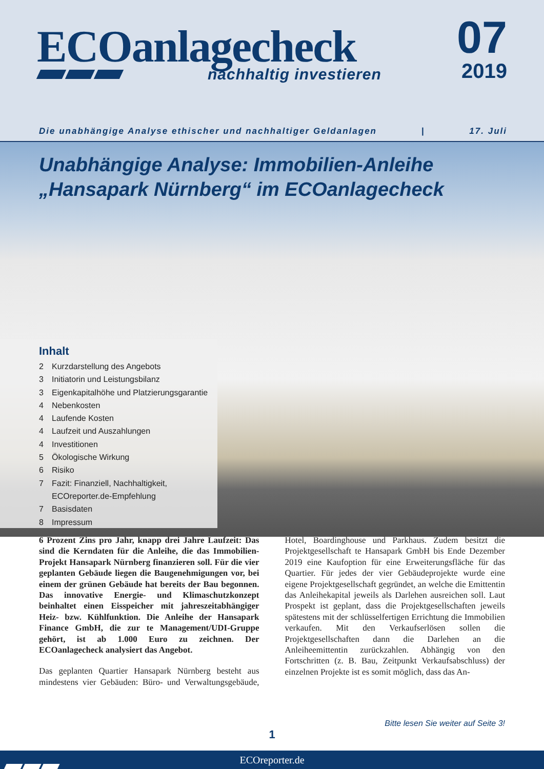ECOanlagecheck
nachhaltig investieren
07
2019
Die unabhängige Analyse ethischer und nachhaltiger Geldanlagen | 17. Juli
Unabhängige Analyse: Immobilien-Anleihe
„Hansapark Nürnberg“ im ECOanlagecheck
Inhalt
2 Kurzdarstellung des Angebots
3 Initiatorin und Leistungsbilanz
3 Eigenkapitalhöhe und Platzierungsgarantie
4 Nebenkosten
4 Laufende Kosten
4 Laufzeit und Auszahlungen
4 Investitionen
5 Ökologische Wirkung
6 Risiko
7 Fazit: Finanziell, Nachhaltigkeit,
ECOreporter.de-Empfehlung
7 Basisdaten
8 Impressum
6 Prozent Zins pro Jahr, knapp drei Jahre Laufzeit: Das sind die Kerndaten für die Anleihe, die das Immobilien-Projekt Hansapark Nürnberg finanzieren soll. Für die vier geplanten Gebäude liegen die Baugenehmigungen vor, bei einem der grünen Gebäude hat bereits der Bau begonnen. Das innovative Energie- und Klimaschutzkonzept beinhaltet einen Eisspeicher mit jahreszeitabhängiger Heiz- bzw. Kühlfunktion. Die Anleihe der Hansapark Finance GmbH, die zur te Management/UDI-Gruppe gehört, ist ab 1.000 Euro zu zeichnen. Der ECOanlagecheck analysiert das Angebot.
Das geplanten Quartier Hansapark Nürnberg besteht aus mindestens vier Gebäuden: Büro- und Verwaltungsgebäude, Hotel, Boardinghouse und Parkhaus. Zudem besitzt die Projektgesellschaft te Hansapark GmbH bis Ende Dezember 2019 eine Kaufoption für eine Erweiterungsfläche für das Quartier. Für jedes der vier Gebäudeprojekte wurde eine eigene Projektgesellschaft gegründet, an welche die Emittentin das Anleihekapital jeweils als Darlehen ausreichen soll. Laut Prospekt ist geplant, dass die Projektgesellschaften jeweils spätestens mit der schlüsselfertigen Errichtung die Immobilien verkaufen. Mit den Verkaufserlösen sollen die Projektgesellschaften dann die Darlehen an die Anleiheemittentin zurückzahlen. Abhängig von den Fortschritten (z. B. Bau, Zeitpunkt Verkaufsabschluss) der einzelnen Projekte ist es somit möglich, dass das An-
Bitte lesen Sie weiter auf Seite 3!
1
ECOreporter.de